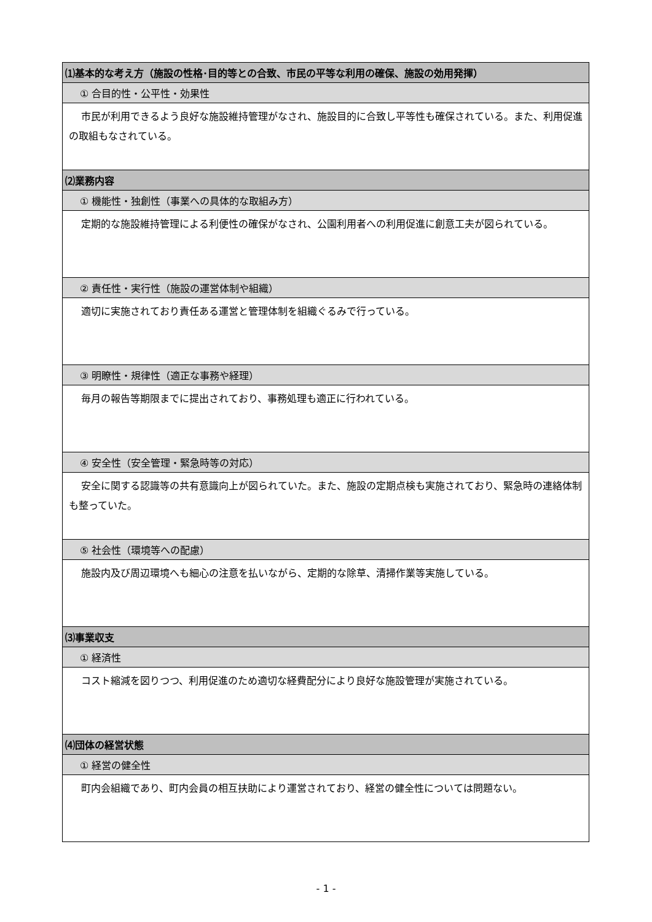| ⑴基本的な考え方（施設の性格･目的等との合致、市民の平等な利用の確保、施設の効用発揮） |
| ① 合目的性・公平性・効果性 |
| 市民が利用できるよう良好な施設維持管理がなされ、施設目的に合致し平等性も確保されている。また、利用促進の取組もなされている。 |
| ⑵業務内容 |
| ① 機能性・独創性（事業への具体的な取組み方） |
| 定期的な施設維持管理による利便性の確保がなされ、公園利用者への利用促進に創意工夫が図られている。 |
| ② 責任性・実行性（施設の運営体制や組織） |
| 適切に実施されており責任ある運営と管理体制を組織ぐるみで行っている。 |
| ③ 明瞭性・規律性（適正な事務や経理） |
| 毎月の報告等期限までに提出されており、事務処理も適正に行われている。 |
| ④ 安全性（安全管理・緊急時等の対応） |
| 安全に関する認識等の共有意識向上が図られていた。また、施設の定期点検も実施されており、緊急時の連絡体制も整っていた。 |
| ⑤ 社会性（環境等への配慮） |
| 施設内及び周辺環境へも細心の注意を払いながら、定期的な除草、清掃作業等実施している。 |
| ⑶事業収支 |
| ① 経済性 |
| コスト縮減を図りつつ、利用促進のため適切な経費配分により良好な施設管理が実施されている。 |
| ⑷団体の経営状態 |
| ① 経営の健全性 |
| 町内会組織であり、町内会員の相互扶助により運営されており、経営の健全性については問題ない。 |
- 1 -